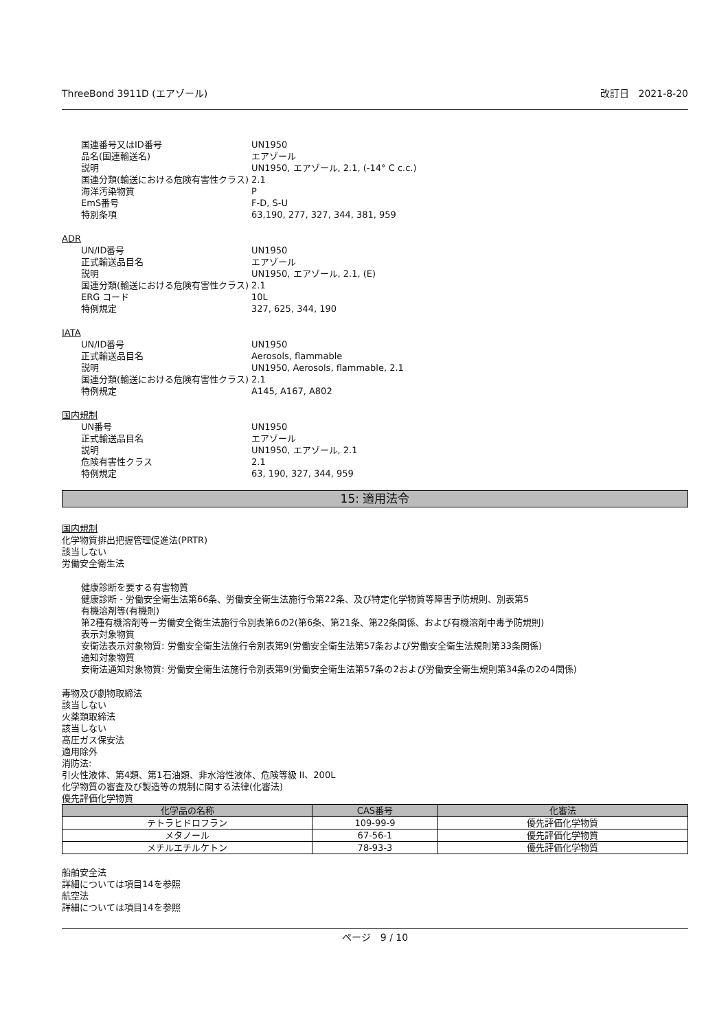ThreeBond 3911D (エアゾール) 改訂日　2021-8-20
国連番号又はID番号 UN1950
品名(国連輸送名) エアゾール
説明 UN1950, エアゾール, 2.1, (-14° C c.c.)
国連分類(輸送における危険有害性クラス) 2.1
海洋汚染物質 P
EmS番号 F-D, S-U
特別条項 63,190, 277, 327, 344, 381, 959
ADR
UN/ID番号 UN1950
正式輸送品目名 エアゾール
説明 UN1950, エアゾール, 2.1, (E)
国連分類(輸送における危険有害性クラス) 2.1
ERG コード 10L
特例規定 327, 625, 344, 190
IATA
UN/ID番号 UN1950
正式輸送品目名 Aerosols, flammable
説明 UN1950, Aerosols, flammable, 2.1
国連分類(輸送における危険有害性クラス) 2.1
特例規定 A145, A167, A802
国内規制
UN番号 UN1950
正式輸送品目名 エアゾール
説明 UN1950, エアゾール, 2.1
危険有害性クラス 2.1
特例規定 63, 190, 327, 344, 959
15: 適用法令
国内規制
化学物質排出把握管理促進法(PRTR)
該当しない
労働安全衛生法
健康診断を要する有害物質
健康診断 - 労働安全衛生法第66条、労働安全衛生法施行令第22条、及び特定化学物質等障害予防規則、別表第5
有機溶剤等(有機則)
第2種有機溶剤等－労働安全衛生法施行令別表第6の2(第6条、第21条、第22条関係、および有機溶剤中毒予防規則)
表示対象物質
安衛法表示対象物質: 労働安全衛生法施行令別表第9(労働安全衛生法第57条および労働安全衛生法規則第33条関係)
通知対象物質
安衛法通知対象物質: 労働安全衛生法施行令別表第9(労働安全衛生法第57条の2および労働安全衛生規則第34条の2の4関係)
毒物及び劇物取締法
該当しない
火薬類取締法
該当しない
高圧ガス保安法
適用除外
消防法:
引火性液体、第4類、第1石油類、非水溶性液体、危険等級 II、200L
化学物質の審査及び製造等の規制に関する法律(化審法)
優先評価化学物質
| 化学品の名称 | CAS番号 | 化審法 |
| --- | --- | --- |
| テトラヒドロフラン | 109-99-9 | 優先評価化学物質 |
| メタノール | 67-56-1 | 優先評価化学物質 |
| メチルエチルケトン | 78-93-3 | 優先評価化学物質 |
船舶安全法
詳細については項目14を参照
航空法
詳細については項目14を参照
ページ　9 / 10